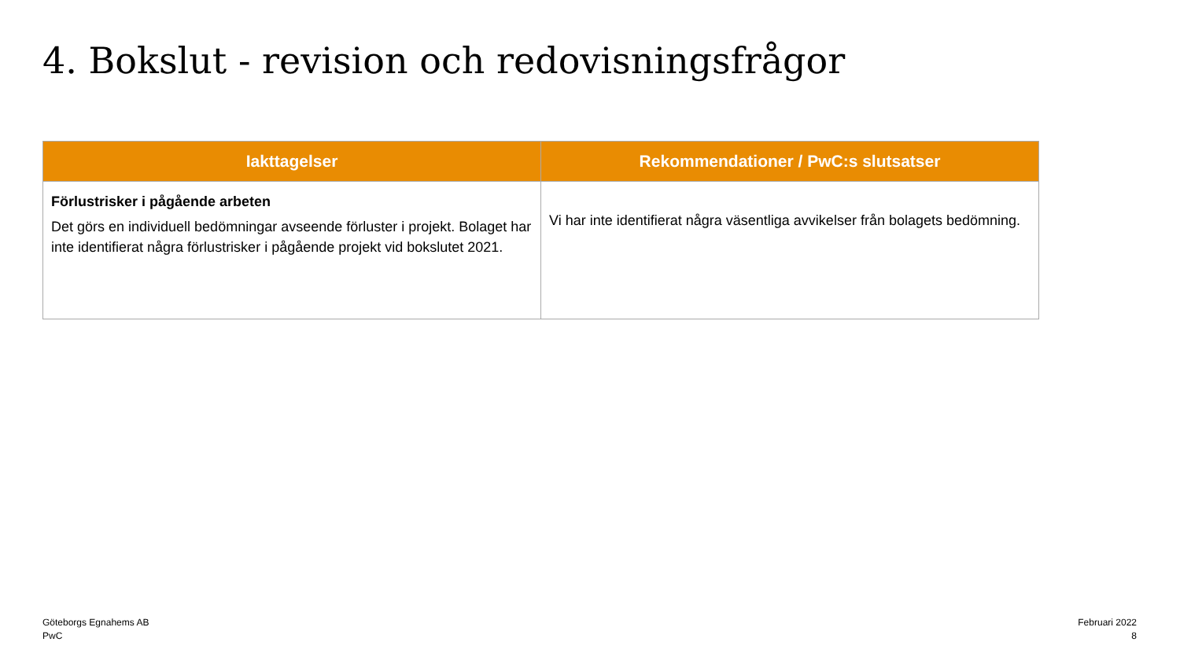4. Bokslut - revision och redovisningsfrågor
| Iakttagelser | Rekommendationer / PwC:s slutsatser |
| --- | --- |
| Förlustrisker i pågående arbeten Det görs en individuell bedömningar avseende förluster i projekt. Bolaget har inte identifierat några förlustrisker i pågående projekt vid bokslutet 2021. | Vi har inte identifierat några väsentliga avvikelser från bolagets bedömning. |
Göteborgs Egnahems AB
PwC
Februari 2022
8